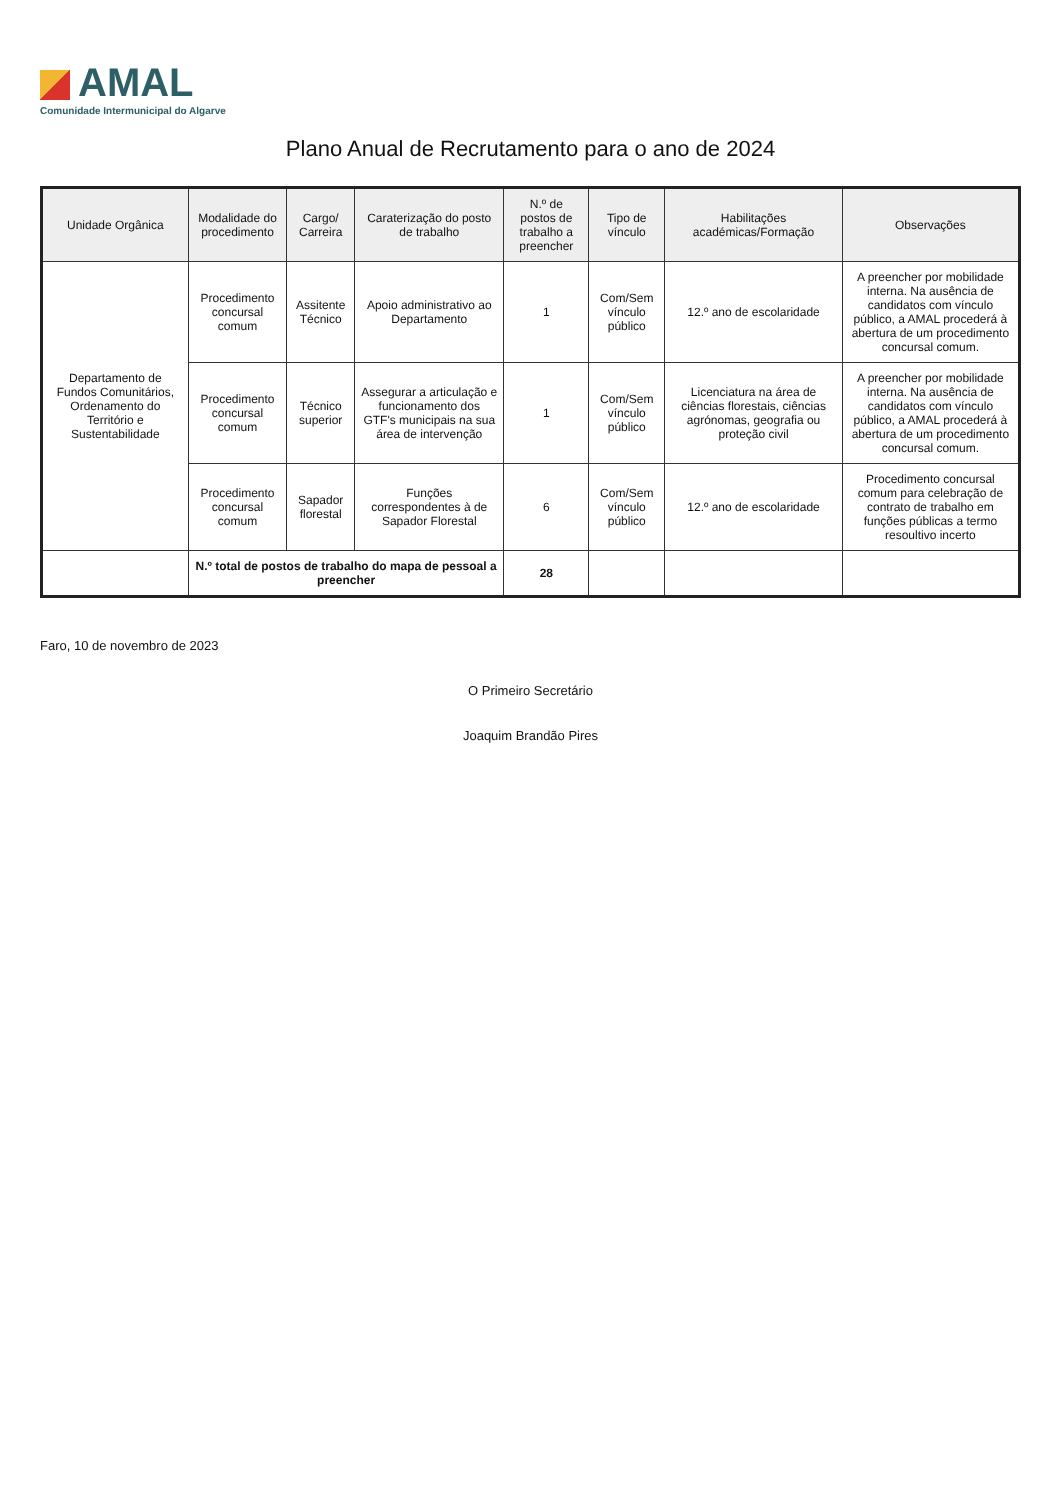AMAL
Comunidade Intermunicipal do Algarve
Plano Anual de Recrutamento para o ano de 2024
| Unidade Orgânica | Modalidade do procedimento | Cargo/ Carreira | Caraterização do posto de trabalho | N.º de postos de trabalho a preencher | Tipo de vínculo | Habilitações académicas/Formação | Observações |
| --- | --- | --- | --- | --- | --- | --- | --- |
| Departamento de Fundos Comunitários, Ordenamento do Território e Sustentabilidade | Procedimento concursal comum | Assitente Técnico | Apoio administrativo ao Departamento | 1 | Com/Sem vínculo público | 12.º ano de escolaridade | A preencher por mobilidade interna. Na ausência de candidatos com vínculo público, a AMAL procederá à abertura de um procedimento concursal comum. |
| | Procedimento concursal comum | Técnico superior | Assegurar a articulação e funcionamento dos GTF's municipais na sua área de intervenção | 1 | Com/Sem vínculo público | Licenciatura na área de ciências florestais, ciências agrónomas, geografia ou proteção civil | A preencher por mobilidade interna. Na ausência de candidatos com vínculo público, a AMAL procederá à abertura de um procedimento concursal comum. |
| | Procedimento concursal comum | Sapador florestal | Funções correspondentes à de Sapador Florestal | 6 | Com/Sem vínculo público | 12.º ano de escolaridade | Procedimento concursal comum para celebração de contrato de trabalho em funções públicas a termo resoultivo incerto |
| | N.º total de postos de trabalho do mapa de pessoal a preencher | | | 28 | | | |
Faro, 10 de novembro de 2023
O Primeiro Secretário
Joaquim Brandão Pires